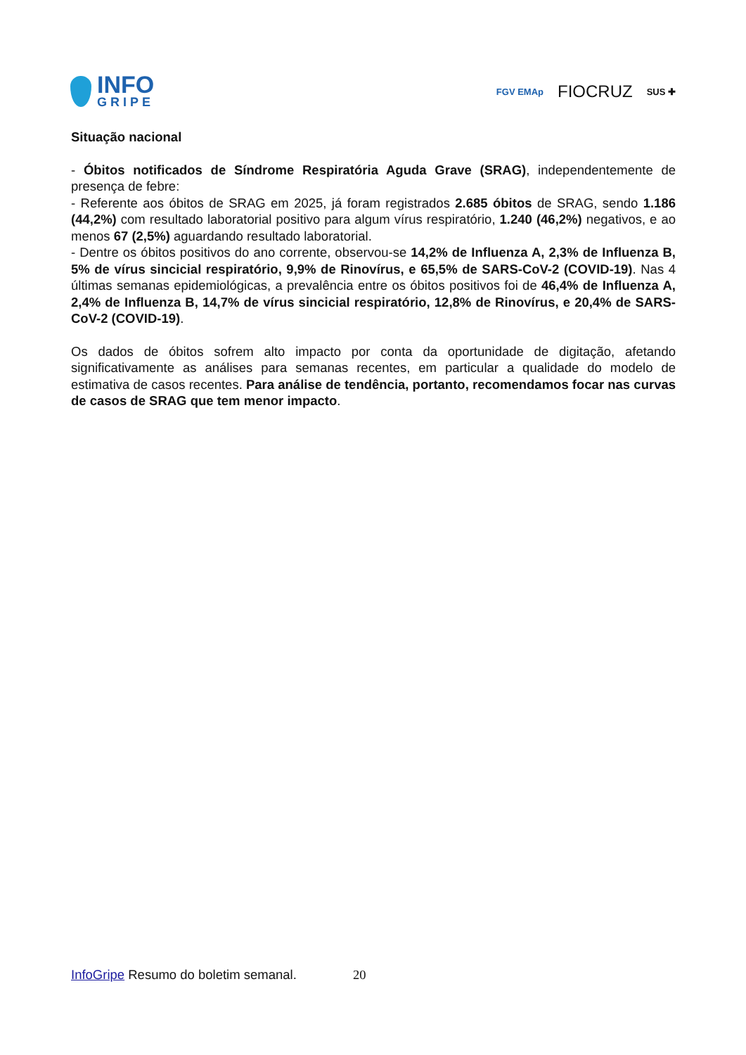INFO
GRIPE
FGV EMAp FIOCRUZ SUS ✚
Situação nacional
- Óbitos notificados de Síndrome Respiratória Aguda Grave (SRAG), independentemente de presença de febre:
- Referente aos óbitos de SRAG em 2025, já foram registrados 2.685 óbitos de SRAG, sendo 1.186 (44,2%) com resultado laboratorial positivo para algum vírus respiratório, 1.240 (46,2%) negativos, e ao menos 67 (2,5%) aguardando resultado laboratorial.
- Dentre os óbitos positivos do ano corrente, observou-se 14,2% de Influenza A, 2,3% de Influenza B, 5% de vírus sincicial respiratório, 9,9% de Rinovírus, e 65,5% de SARS-CoV-2 (COVID-19). Nas 4 últimas semanas epidemiológicas, a prevalência entre os óbitos positivos foi de 46,4% de Influenza A, 2,4% de Influenza B, 14,7% de vírus sincicial respiratório, 12,8% de Rinovírus, e 20,4% de SARS-CoV-2 (COVID-19).
Os dados de óbitos sofrem alto impacto por conta da oportunidade de digitação, afetando significativamente as análises para semanas recentes, em particular a qualidade do modelo de estimativa de casos recentes. Para análise de tendência, portanto, recomendamos focar nas curvas de casos de SRAG que tem menor impacto.
InfoGripe Resumo do boletim semanal. 20